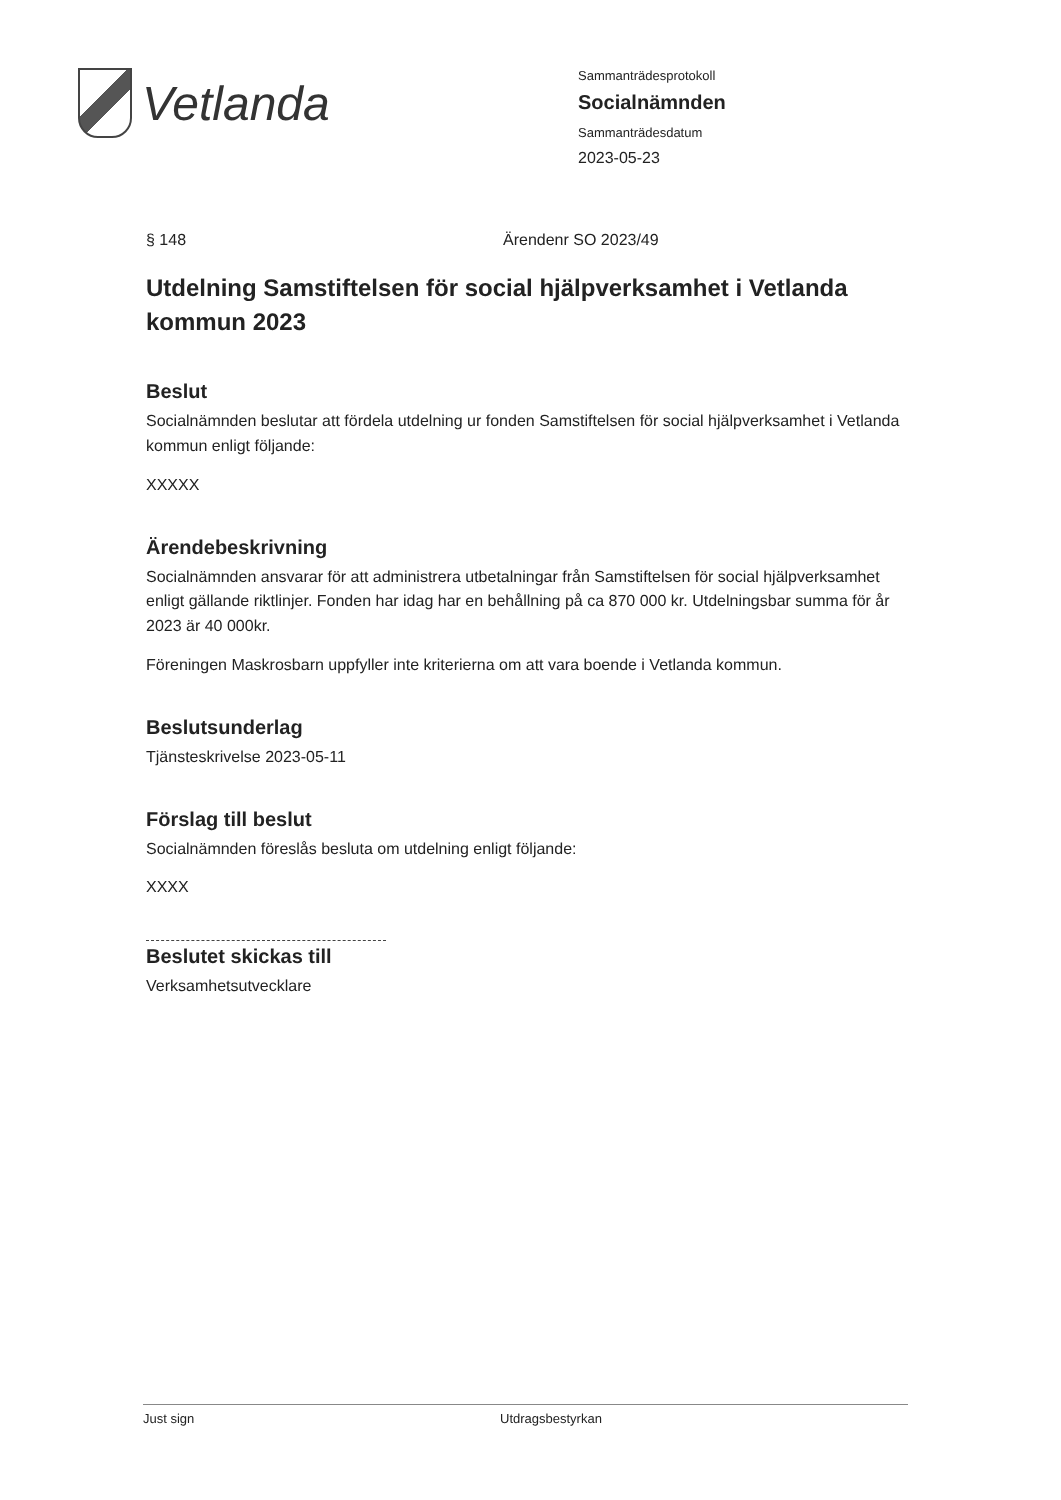Vetlanda
Sammanträdesprotokoll
Socialnämnden
Sammanträdesdatum
2023-05-23
§ 148 Ärendenr SO 2023/49
Utdelning Samstiftelsen för social hjälpverksamhet i Vetlanda kommun 2023
Beslut
Socialnämnden beslutar att fördela utdelning ur fonden Samstiftelsen för social hjälpverksamhet i Vetlanda kommun enligt följande:
XXXXX
Ärendebeskrivning
Socialnämnden ansvarar för att administrera utbetalningar från Samstiftelsen för social hjälpverksamhet enligt gällande riktlinjer. Fonden har idag har en behållning på ca 870 000 kr. Utdelningsbar summa för år 2023 är 40 000kr.
Föreningen Maskrosbarn uppfyller inte kriterierna om att vara boende i Vetlanda kommun.
Beslutsunderlag
Tjänsteskrivelse 2023-05-11
Förslag till beslut
Socialnämnden föreslås besluta om utdelning enligt följande:
XXXX
Beslutet skickas till
Verksamhetsutvecklare
Just sign Utdragsbestyrkan